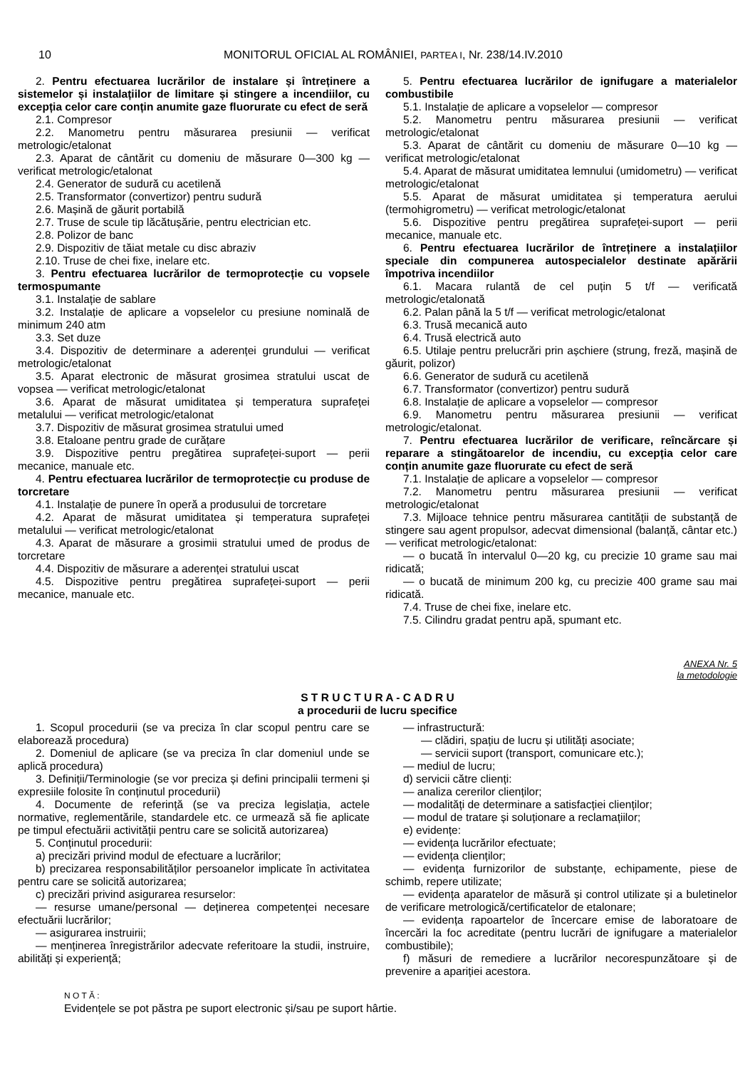10 MONITORUL OFICIAL AL ROMÂNIEI, PARTEA I, Nr. 238/14.IV.2010
2. Pentru efectuarea lucrărilor de instalare și întreținere a sistemelor și instalațiilor de limitare și stingere a incendiilor, cu excepția celor care conțin anumite gaze fluorurate cu efect de seră
2.1. Compresor
2.2. Manometru pentru măsurarea presiunii — verificat metrologic/etalonat
2.3. Aparat de cântărit cu domeniu de măsurare 0—300 kg — verificat metrologic/etalonat
2.4. Generator de sudură cu acetilenă
2.5. Transformator (convertizor) pentru sudură
2.6. Mașină de găurit portabilă
2.7. Truse de scule tip lăcătușărie, pentru electrician etc.
2.8. Polizor de banc
2.9. Dispozitiv de tăiat metale cu disc abraziv
2.10. Truse de chei fixe, inelare etc.
3. Pentru efectuarea lucrărilor de termoprotecție cu vopsele termospumante
3.1. Instalație de sablare
3.2. Instalație de aplicare a vopselelor cu presiune nominală de minimum 240 atm
3.3. Set duze
3.4. Dispozitiv de determinare a aderenței grundului — verificat metrologic/etalonat
3.5. Aparat electronic de măsurat grosimea stratului uscat de vopsea — verificat metrologic/etalonat
3.6. Aparat de măsurat umiditatea și temperatura suprafeței metalului — verificat metrologic/etalonat
3.7. Dispozitiv de măsurat grosimea stratului umed
3.8. Etaloane pentru grade de curățare
3.9. Dispozitive pentru pregătirea suprafeței-suport — perii mecanice, manuale etc.
4. Pentru efectuarea lucrărilor de termoprotecție cu produse de torcretare
4.1. Instalație de punere în operă a produsului de torcretare
4.2. Aparat de măsurat umiditatea și temperatura suprafeței metalului — verificat metrologic/etalonat
4.3. Aparat de măsurare a grosimii stratului umed de produs de torcretare
4.4. Dispozitiv de măsurare a aderenței stratului uscat
4.5. Dispozitive pentru pregătirea suprafeței-suport — perii mecanice, manuale etc.
5. Pentru efectuarea lucrărilor de ignifugare a materialelor combustibile
5.1. Instalație de aplicare a vopselelor — compresor
5.2. Manometru pentru măsurarea presiunii — verificat metrologic/etalonat
5.3. Aparat de cântărit cu domeniu de măsurare 0—10 kg — verificat metrologic/etalonat
5.4. Aparat de măsurat umiditatea lemnului (umidometru) — verificat metrologic/etalonat
5.5. Aparat de măsurat umiditatea și temperatura aerului (termohigrometru) — verificat metrologic/etalonat
5.6. Dispozitive pentru pregătirea suprafeței-suport — perii mecanice, manuale etc.
6. Pentru efectuarea lucrărilor de întreținere a instalațiilor speciale din compunerea autospecialelor destinate apărării împotriva incendiilor
6.1. Macara rulantă de cel puțin 5 t/f — verificată metrologic/etalonată
6.2. Palan până la 5 t/f — verificat metrologic/etalonat
6.3. Trusă mecanică auto
6.4. Trusă electrică auto
6.5. Utilaje pentru prelucrări prin așchiere (strung, freză, mașină de găurit, polizor)
6.6. Generator de sudură cu acetilenă
6.7. Transformator (convertizor) pentru sudură
6.8. Instalație de aplicare a vopselelor — compresor
6.9. Manometru pentru măsurarea presiunii — verificat metrologic/etalonat.
7. Pentru efectuarea lucrărilor de verificare, reîncărcare și reparare a stingătoarelor de incendiu, cu excepția celor care conțin anumite gaze fluorurate cu efect de seră
7.1. Instalație de aplicare a vopselelor — compresor
7.2. Manometru pentru măsurarea presiunii — verificat metrologic/etalonat
7.3. Mijloace tehnice pentru măsurarea cantității de substanță de stingere sau agent propulsor, adecvat dimensional (balanță, cântar etc.) — verificat metrologic/etalonat:
— o bucată în intervalul 0—20 kg, cu precizie 10 grame sau mai ridicată;
— o bucată de minimum 200 kg, cu precizie 400 grame sau mai ridicată.
7.4. Truse de chei fixe, inelare etc.
7.5. Cilindru gradat pentru apă, spumant etc.
ANEXA Nr. 5
la metodologie
S T R U C T U R A - C A D R U
a procedurii de lucru specifice
1. Scopul procedurii (se va preciza în clar scopul pentru care se elaborează procedura)
2. Domeniul de aplicare (se va preciza în clar domeniul unde se aplică procedura)
3. Definiții/Terminologie (se vor preciza și defini principalii termeni și expresiile folosite în conținutul procedurii)
4. Documente de referință (se va preciza legislația, actele normative, reglementările, standardele etc. ce urmează să fie aplicate pe timpul efectuării activității pentru care se solicită autorizarea)
5. Conținutul procedurii:
a) precizări privind modul de efectuare a lucrărilor;
b) precizarea responsabilităților persoanelor implicate în activitatea pentru care se solicită autorizarea;
c) precizări privind asigurarea resurselor:
— resurse umane/personal — deținerea competenței necesare efectuării lucrărilor;
— asigurarea instruirii;
— menținerea înregistrărilor adecvate referitoare la studii, instruire, abilități și experiență;
— infrastructură:
— clădiri, spațiu de lucru și utilități asociate;
— servicii suport (transport, comunicare etc.);
— mediul de lucru;
d) servicii către clienți:
— analiza cererilor clienților;
— modalități de determinare a satisfacției clienților;
— modul de tratare și soluționare a reclamațiilor;
e) evidențe:
— evidența lucrărilor efectuate;
— evidența clienților;
— evidența furnizorilor de substanțe, echipamente, piese de schimb, repere utilizate;
— evidența aparatelor de măsură și control utilizate și a buletinelor de verificare metrologică/certificatelor de etalonare;
— evidența rapoartelor de încercare emise de laboratoare de încercări la foc acreditate (pentru lucrări de ignifugare a materialelor combustibile);
f) măsuri de remediere a lucrărilor necorespunzătoare și de prevenire a apariției acestora.
N O T Ă :
Evidențele se pot păstra pe suport electronic și/sau pe suport hârtie.